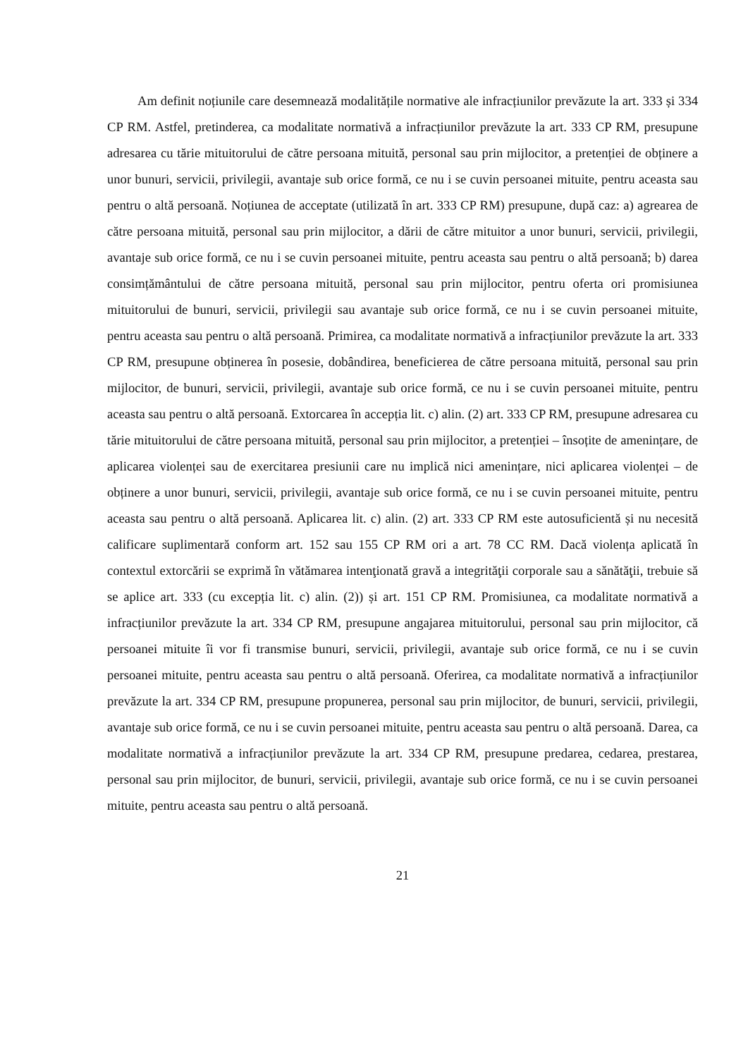Am definit noțiunile care desemnează modalitățile normative ale infracțiunilor prevăzute la art. 333 și 334 CP RM. Astfel, pretinderea, ca modalitate normativă a infracțiunilor prevăzute la art. 333 CP RM, presupune adresarea cu tărie mituitorului de către persoana mituită, personal sau prin mijlocitor, a pretenției de obținere a unor bunuri, servicii, privilegii, avantaje sub orice formă, ce nu i se cuvin persoanei mituite, pentru aceasta sau pentru o altă persoană. Noțiunea de acceptate (utilizată în art. 333 CP RM) presupune, după caz: a) agrearea de către persoana mituită, personal sau prin mijlocitor, a dării de către mituitor a unor bunuri, servicii, privilegii, avantaje sub orice formă, ce nu i se cuvin persoanei mituite, pentru aceasta sau pentru o altă persoană; b) darea consimțământului de către persoana mituită, personal sau prin mijlocitor, pentru oferta ori promisiunea mituitorului de bunuri, servicii, privilegii sau avantaje sub orice formă, ce nu i se cuvin persoanei mituite, pentru aceasta sau pentru o altă persoană. Primirea, ca modalitate normativă a infracțiunilor prevăzute la art. 333 CP RM, presupune obținerea în posesie, dobândirea, beneficierea de către persoana mituită, personal sau prin mijlocitor, de bunuri, servicii, privilegii, avantaje sub orice formă, ce nu i se cuvin persoanei mituite, pentru aceasta sau pentru o altă persoană. Extorcarea în accepția lit. c) alin. (2) art. 333 CP RM, presupune adresarea cu tărie mituitorului de către persoana mituită, personal sau prin mijlocitor, a pretenției – însoțite de amenințare, de aplicarea violenței sau de exercitarea presiunii care nu implică nici amenințare, nici aplicarea violenței – de obținere a unor bunuri, servicii, privilegii, avantaje sub orice formă, ce nu i se cuvin persoanei mituite, pentru aceasta sau pentru o altă persoană. Aplicarea lit. c) alin. (2) art. 333 CP RM este autosuficientă și nu necesită calificare suplimentară conform art. 152 sau 155 CP RM ori a art. 78 CC RM. Dacă violența aplicată în contextul extorcării se exprimă în vătămarea intenţionată gravă a integrităţii corporale sau a sănătăţii, trebuie să se aplice art. 333 (cu excepția lit. c) alin. (2)) și art. 151 CP RM. Promisiunea, ca modalitate normativă a infracțiunilor prevăzute la art. 334 CP RM, presupune angajarea mituitorului, personal sau prin mijlocitor, că persoanei mituite îi vor fi transmise bunuri, servicii, privilegii, avantaje sub orice formă, ce nu i se cuvin persoanei mituite, pentru aceasta sau pentru o altă persoană. Oferirea, ca modalitate normativă a infracțiunilor prevăzute la art. 334 CP RM, presupune propunerea, personal sau prin mijlocitor, de bunuri, servicii, privilegii, avantaje sub orice formă, ce nu i se cuvin persoanei mituite, pentru aceasta sau pentru o altă persoană. Darea, ca modalitate normativă a infracțiunilor prevăzute la art. 334 CP RM, presupune predarea, cedarea, prestarea, personal sau prin mijlocitor, de bunuri, servicii, privilegii, avantaje sub orice formă, ce nu i se cuvin persoanei mituite, pentru aceasta sau pentru o altă persoană.
21